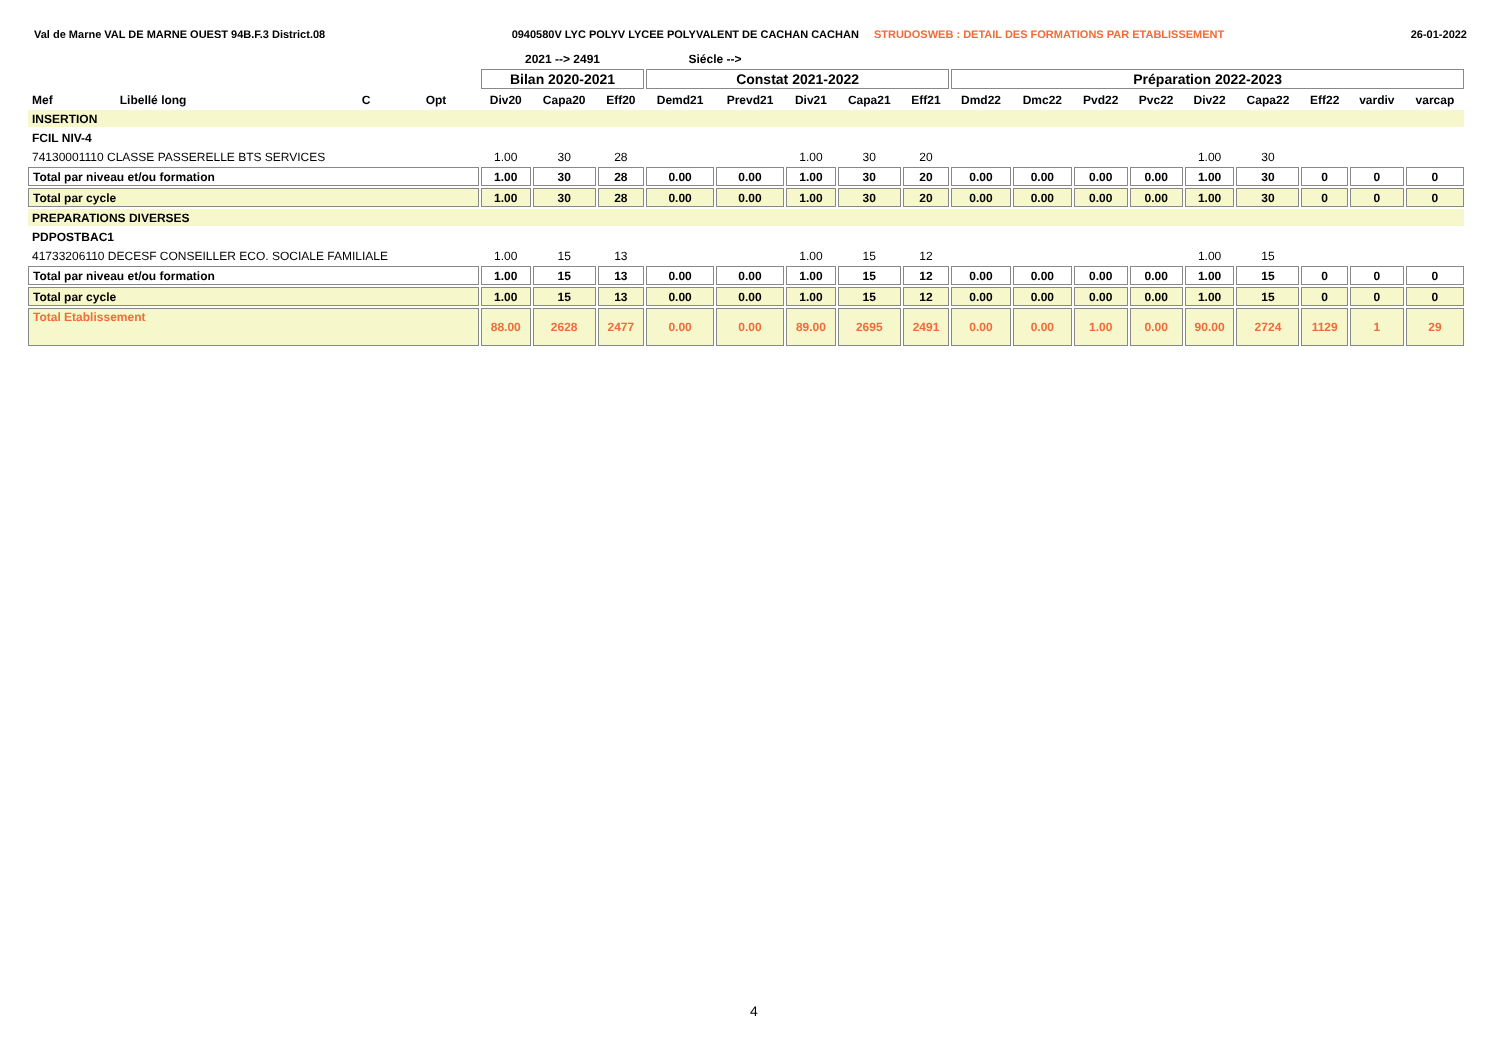Val de Marne VAL DE MARNE OUEST 94B.F.3 District.08 0940580V LYC POLYV LYCEE POLYVALENT DE CACHAN CACHAN STRUDOSWEB : DETAIL DES FORMATIONS PAR ETABLISSEMENT 26-01-2022
| | | | | 2021 --> 2491 | | | Siécle --> | | | | | | | | | | | | | |
| --- | --- | --- | --- | --- | --- | --- | --- | --- | --- | --- | --- | --- | --- | --- | --- | --- | --- | --- | --- | --- |
| | | | | Bilan 2020-2021 | | | Constat 2021-2022 | | | | | Préparation 2022-2023 | | | | | | | | |
| Mef | Libellé long | C | Opt | Div20 | Capa20 | Eff20 | Demd21 | Prevd21 | Div21 | Capa21 | Eff21 | Dmd22 | Dmc22 | Pvd22 | Pvc22 | Div22 | Capa22 | Eff22 | vardiv | varcap |
| INSERTION | | | | | | | | | | | | | | | | | | | | |
| FCIL NIV-4 | | | | | | | | | | | | | | | | | | | | |
| 74130001110 CLASSE PASSERELLE BTS SERVICES | | | | 1.00 | 30 | 28 | | | 1.00 | 30 | 20 | | | | | 1.00 | 30 | | | |
| Total par niveau et/ou formation | | | | 1.00 | 30 | 28 | 0.00 | 0.00 | 1.00 | 30 | 20 | 0.00 | 0.00 | 0.00 | 0.00 | 1.00 | 30 | 0 | 0 | 0 |
| Total par cycle | | | | 1.00 | 30 | 28 | 0.00 | 0.00 | 1.00 | 30 | 20 | 0.00 | 0.00 | 0.00 | 0.00 | 1.00 | 30 | 0 | 0 | 0 |
| PREPARATIONS DIVERSES | | | | | | | | | | | | | | | | | | | | |
| PDPOSTBAC1 | | | | | | | | | | | | | | | | | | | | |
| 41733206110 DECESF CONSEILLER ECO. SOCIALE FAMILIALE | | | | 1.00 | 15 | 13 | | | 1.00 | 15 | 12 | | | | | 1.00 | 15 | | | |
| Total par niveau et/ou formation | | | | 1.00 | 15 | 13 | 0.00 | 0.00 | 1.00 | 15 | 12 | 0.00 | 0.00 | 0.00 | 0.00 | 1.00 | 15 | 0 | 0 | 0 |
| Total par cycle | | | | 1.00 | 15 | 13 | 0.00 | 0.00 | 1.00 | 15 | 12 | 0.00 | 0.00 | 0.00 | 0.00 | 1.00 | 15 | 0 | 0 | 0 |
| Total Etablissement | | | | 88.00 | 2628 | 2477 | 0.00 | 0.00 | 89.00 | 2695 | 2491 | 0.00 | 0.00 | 1.00 | 0.00 | 90.00 | 2724 | 1129 | 1 | 29 |
4